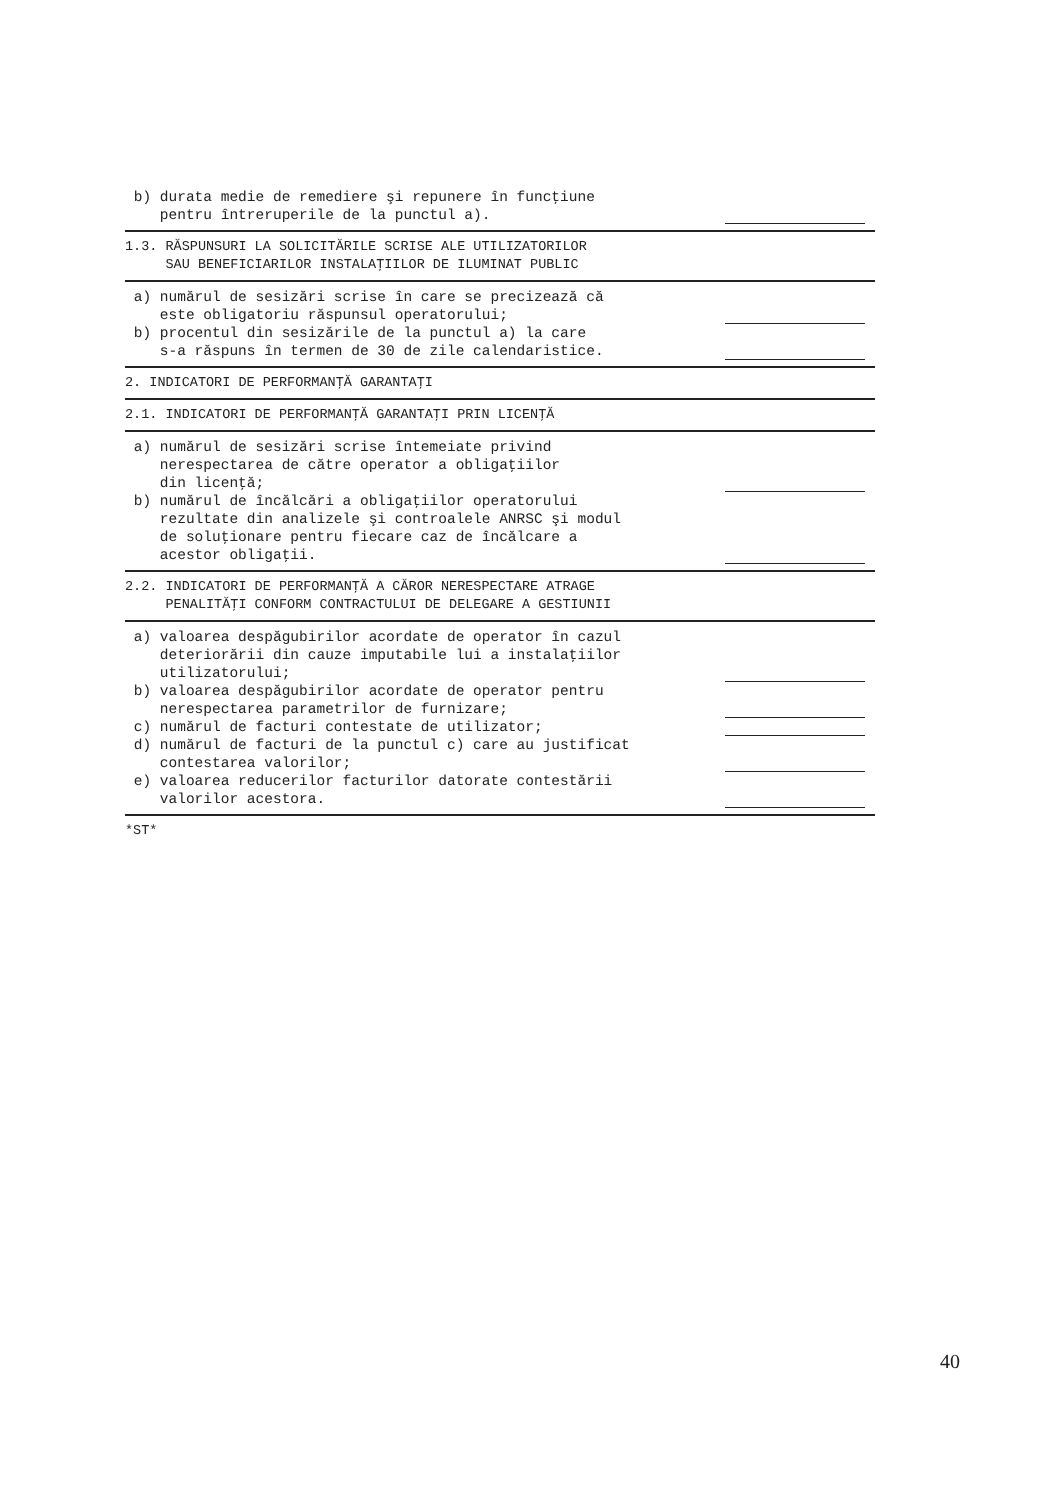b) durata medie de remediere şi repunere în funcţiune pentru întreruperile de la punctul a).
1.3. RĂSPUNSURI LA SOLICITĂRILE SCRISE ALE UTILIZATORILOR SAU BENEFICIARILOR INSTALAŢIILOR DE ILUMINAT PUBLIC
a) numărul de sesizări scrise în care se precizează că este obligatoriu răspunsul operatorului;
b) procentul din sesizările de la punctul a) la care s-a răspuns în termen de 30 de zile calendaristice.
2. INDICATORI DE PERFORMANŢĂ GARANTAŢI
2.1. INDICATORI DE PERFORMANŢĂ GARANTAŢI PRIN LICENŢĂ
a) numărul de sesizări scrise întemeiate privind nerespectarea de către operator a obligaţiilor din licenţă;
b) numărul de încălcări a obligaţiilor operatorului rezultate din analizele şi controalele ANRSC şi modul de soluţionare pentru fiecare caz de încălcare a acestor obligaţii.
2.2. INDICATORI DE PERFORMANŢĂ A CĂROR NERESPECTARE ATRAGE PENALITĂŢI CONFORM CONTRACTULUI DE DELEGARE A GESTIUNII
a) valoarea despăgubirilor acordate de operator în cazul deteriorării din cauze imputabile lui a instalaţiilor utilizatorului;
b) valoarea despăgubirilor acordate de operator pentru nerespectarea parametrilor de furnizare;
c) numărul de facturi contestate de utilizator;
d) numărul de facturi de la punctul c) care au justificat contestarea valorilor;
e) valoarea reducerilor facturilor datorate contestării valorilor acestora.
*ST*
40